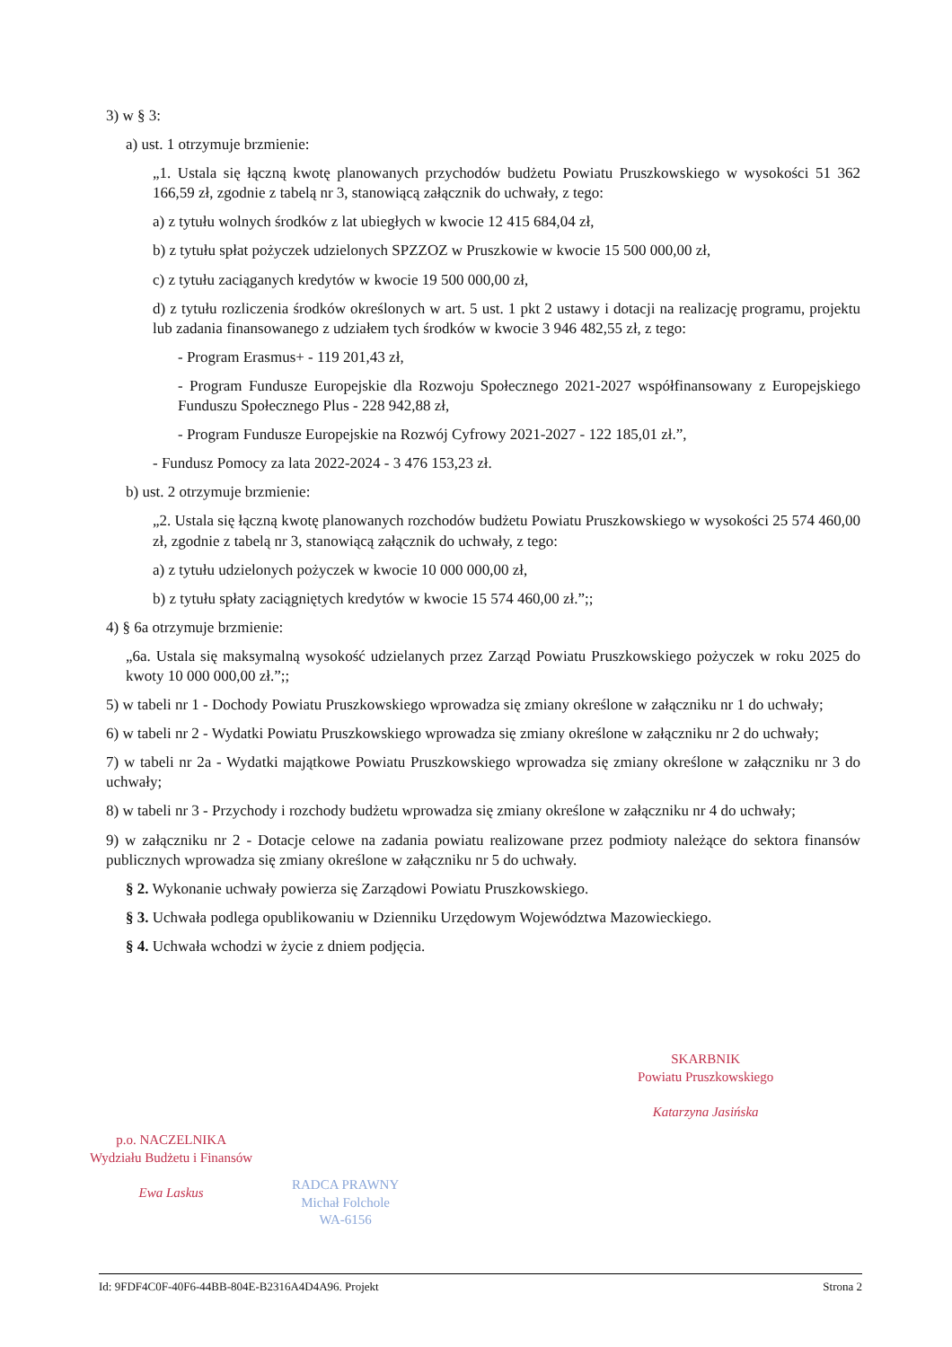3) w § 3:
a) ust. 1 otrzymuje brzmienie:
„1. Ustala się łączną kwotę planowanych przychodów budżetu Powiatu Pruszkowskiego w wysokości 51 362 166,59 zł, zgodnie z tabelą nr 3, stanowiącą załącznik do uchwały, z tego:
a) z tytułu wolnych środków z lat ubiegłych w kwocie 12 415 684,04 zł,
b) z tytułu spłat pożyczek udzielonych SPZZOZ w Pruszkowie w kwocie 15 500 000,00 zł,
c) z tytułu zaciąganych kredytów w kwocie 19 500 000,00 zł,
d) z tytułu rozliczenia środków określonych w art. 5 ust. 1 pkt 2 ustawy i dotacji na realizację programu, projektu lub zadania finansowanego z udziałem tych środków w kwocie 3 946 482,55 zł, z tego:
- Program Erasmus+ - 119 201,43 zł,
- Program Fundusze Europejskie dla Rozwoju Społecznego 2021-2027 współfinansowany z Europejskiego Funduszu Społecznego Plus - 228 942,88 zł,
- Program Fundusze Europejskie na Rozwój Cyfrowy 2021-2027 - 122 185,01 zł.”,
- Fundusz Pomocy za lata 2022-2024 - 3 476 153,23 zł.
b) ust. 2 otrzymuje brzmienie:
„2. Ustala się łączną kwotę planowanych rozchodów budżetu Powiatu Pruszkowskiego w wysokości 25 574 460,00 zł, zgodnie z tabelą nr 3, stanowiącą załącznik do uchwały, z tego:
a) z tytułu udzielonych pożyczek w kwocie 10 000 000,00 zł,
b) z tytułu spłaty zaciągniętych kredytów w kwocie 15 574 460,00 zł.”;;
4) § 6a otrzymuje brzmienie:
„6a. Ustala się maksymalną wysokość udzielanych przez Zarząd Powiatu Pruszkowskiego pożyczek w roku 2025 do kwoty 10 000 000,00 zł.”;;
5) w tabeli nr 1 - Dochody Powiatu Pruszkowskiego wprowadza się zmiany określone w załączniku nr 1 do uchwały;
6) w tabeli nr 2 - Wydatki Powiatu Pruszkowskiego wprowadza się zmiany określone w załączniku nr 2 do uchwały;
7) w tabeli nr 2a - Wydatki majątkowe Powiatu Pruszkowskiego wprowadza się zmiany określone w załączniku nr 3 do uchwały;
8) w tabeli nr 3 - Przychody i rozchody budżetu wprowadza się zmiany określone w załączniku nr 4 do uchwały;
9) w załączniku nr 2 - Dotacje celowe na zadania powiatu realizowane przez podmioty należące do sektora finansów publicznych wprowadza się zmiany określone w załączniku nr 5 do uchwały.
§ 2. Wykonanie uchwały powierza się Zarządowi Powiatu Pruszkowskiego.
§ 3. Uchwała podlega opublikowaniu w Dzienniku Urzędowym Województwa Mazowieckiego.
§ 4. Uchwała wchodzi w życie z dniem podjęcia.
SKARBNIK
Powiatu Pruszkowskiego
Katarzyna Jasińska
p.o. NACZELNIKA
Wydziału Budżetu i Finansów
Ewa Laskus
RADCA PRAWNY
Michał Folchole
WA-6156
Id: 9FDF4C0F-40F6-44BB-804E-B2316A4D4A96. Projekt Strona 2